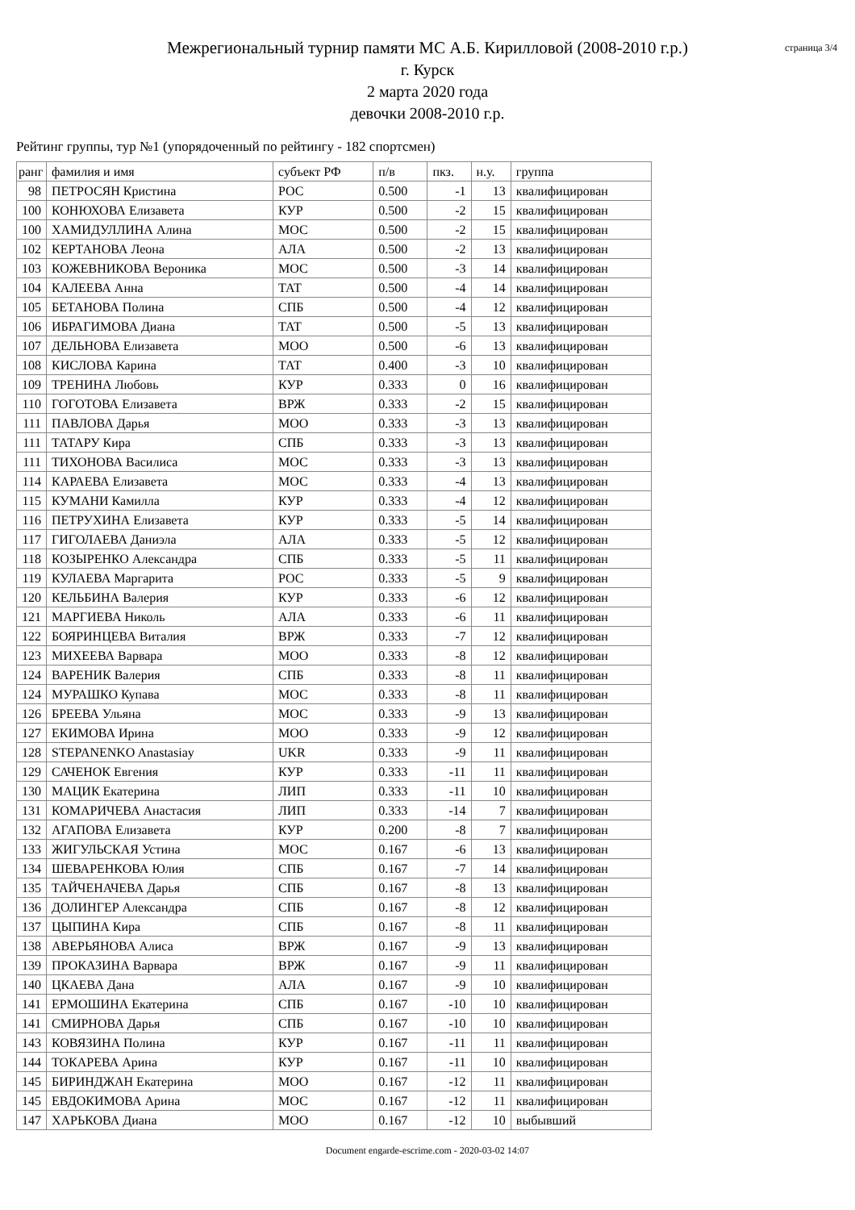страница 3/4
Межрегиональный турнир памяти МС А.Б. Кирилловой (2008-2010 г.р.)
г. Курск
2 марта 2020 года
девочки 2008-2010 г.р.
Рейтинг группы, тур №1 (упорядоченный по рейтингу - 182 спортсмен)
| ранг | фамилия и имя | субъект РФ | п/в | пкз. | н.у. | группа |
| --- | --- | --- | --- | --- | --- | --- |
| 98 | ПЕТРОСЯН Кристина | РОС | 0.500 | -1 | 13 | квалифицирован |
| 100 | КОНЮХОВА Елизавета | КУР | 0.500 | -2 | 15 | квалифицирован |
| 100 | ХАМИДУЛЛИНА Алина | МОС | 0.500 | -2 | 15 | квалифицирован |
| 102 | КЕРТАНОВА Леона | АЛА | 0.500 | -2 | 13 | квалифицирован |
| 103 | КОЖЕВНИКОВА Вероника | МОС | 0.500 | -3 | 14 | квалифицирован |
| 104 | КАЛЕЕВА Анна | ТАТ | 0.500 | -4 | 14 | квалифицирован |
| 105 | БЕТАНОВА Полина | СПБ | 0.500 | -4 | 12 | квалифицирован |
| 106 | ИБРАГИМОВА Диана | ТАТ | 0.500 | -5 | 13 | квалифицирован |
| 107 | ДЕЛЬНОВА Елизавета | МОО | 0.500 | -6 | 13 | квалифицирован |
| 108 | КИСЛОВА Карина | ТАТ | 0.400 | -3 | 10 | квалифицирован |
| 109 | ТРЕНИНА Любовь | КУР | 0.333 | 0 | 16 | квалифицирован |
| 110 | ГОГОТОВА Елизавета | ВРЖ | 0.333 | -2 | 15 | квалифицирован |
| 111 | ПАВЛОВА Дарья | МОО | 0.333 | -3 | 13 | квалифицирован |
| 111 | ТАТАРУ Кира | СПБ | 0.333 | -3 | 13 | квалифицирован |
| 111 | ТИХОНОВА Василиса | МОС | 0.333 | -3 | 13 | квалифицирован |
| 114 | КАРАЕВА Елизавета | МОС | 0.333 | -4 | 13 | квалифицирован |
| 115 | КУМАНИ Камилла | КУР | 0.333 | -4 | 12 | квалифицирован |
| 116 | ПЕТРУХИНА Елизавета | КУР | 0.333 | -5 | 14 | квалифицирован |
| 117 | ГИГОЛАЕВА Даниэла | АЛА | 0.333 | -5 | 12 | квалифицирован |
| 118 | КОЗЫРЕНКО Александра | СПБ | 0.333 | -5 | 11 | квалифицирован |
| 119 | КУЛАЕВА Маргарита | РОС | 0.333 | -5 | 9 | квалифицирован |
| 120 | КЕЛЬБИНА Валерия | КУР | 0.333 | -6 | 12 | квалифицирован |
| 121 | МАРГИЕВА Николь | АЛА | 0.333 | -6 | 11 | квалифицирован |
| 122 | БОЯРИНЦЕВА Виталия | ВРЖ | 0.333 | -7 | 12 | квалифицирован |
| 123 | МИХЕЕВА Варвара | МОО | 0.333 | -8 | 12 | квалифицирован |
| 124 | ВАРЕНИК Валерия | СПБ | 0.333 | -8 | 11 | квалифицирован |
| 124 | МУРАШКО Купава | МОС | 0.333 | -8 | 11 | квалифицирован |
| 126 | БРЕЕВА Ульяна | МОС | 0.333 | -9 | 13 | квалифицирован |
| 127 | ЕКИМОВА Ирина | МОО | 0.333 | -9 | 12 | квалифицирован |
| 128 | STEPANENKO Anastasiay | UKR | 0.333 | -9 | 11 | квалифицирован |
| 129 | САЧЕНОК Евгения | КУР | 0.333 | -11 | 11 | квалифицирован |
| 130 | МАЦИК Екатерина | ЛИП | 0.333 | -11 | 10 | квалифицирован |
| 131 | КОМАРИЧЕВА Анастасия | ЛИП | 0.333 | -14 | 7 | квалифицирован |
| 132 | АГАПОВА Елизавета | КУР | 0.200 | -8 | 7 | квалифицирован |
| 133 | ЖИГУЛЬСКАЯ Устина | МОС | 0.167 | -6 | 13 | квалифицирован |
| 134 | ШЕВАРЕНКОВА Юлия | СПБ | 0.167 | -7 | 14 | квалифицирован |
| 135 | ТАЙЧЕНАЧЕВА Дарья | СПБ | 0.167 | -8 | 13 | квалифицирован |
| 136 | ДОЛИНГЕР Александра | СПБ | 0.167 | -8 | 12 | квалифицирован |
| 137 | ЦЫПИНА Кира | СПБ | 0.167 | -8 | 11 | квалифицирован |
| 138 | АВЕРЬЯНОВА Алиса | ВРЖ | 0.167 | -9 | 13 | квалифицирован |
| 139 | ПРОКАЗИНА Варвара | ВРЖ | 0.167 | -9 | 11 | квалифицирован |
| 140 | ЦКАЕВА Дана | АЛА | 0.167 | -9 | 10 | квалифицирован |
| 141 | ЕРМОШИНА Екатерина | СПБ | 0.167 | -10 | 10 | квалифицирован |
| 141 | СМИРНОВА Дарья | СПБ | 0.167 | -10 | 10 | квалифицирован |
| 143 | КОВЯЗИНА Полина | КУР | 0.167 | -11 | 11 | квалифицирован |
| 144 | ТОКАРЕВА Арина | КУР | 0.167 | -11 | 10 | квалифицирован |
| 145 | БИРИНДЖАН Екатерина | МОО | 0.167 | -12 | 11 | квалифицирован |
| 145 | ЕВДОКИМОВА Арина | МОС | 0.167 | -12 | 11 | квалифицирован |
| 147 | ХАРЬКОВА Диана | МОО | 0.167 | -12 | 10 | выбывший |
Document engarde-escrime.com - 2020-03-02 14:07